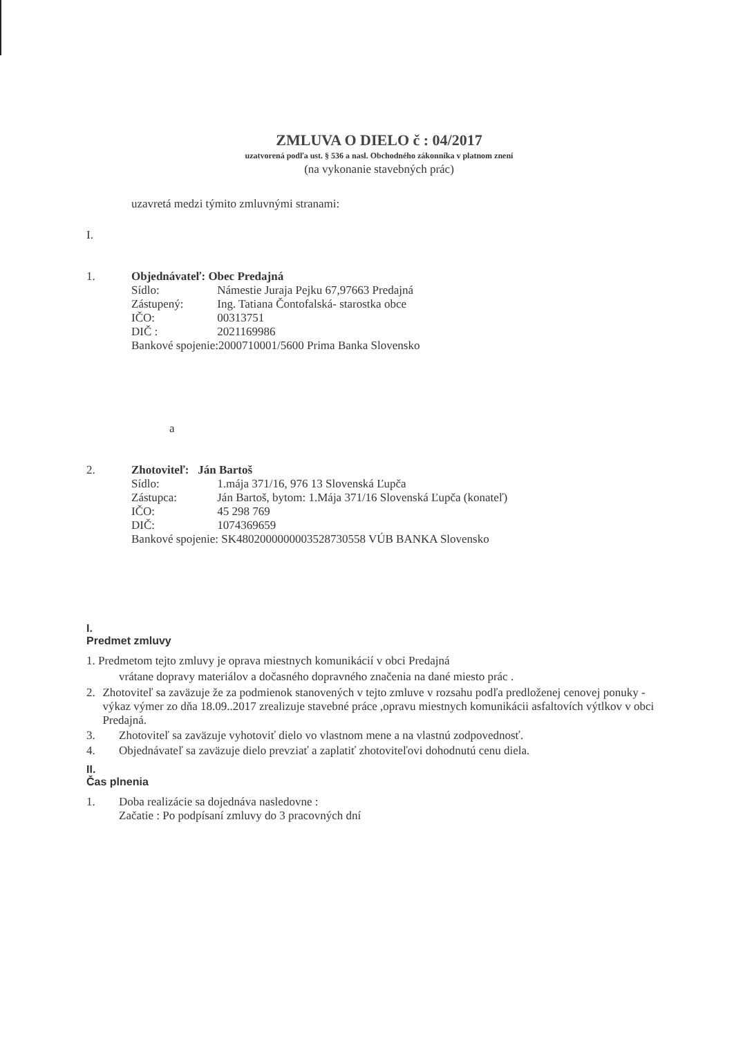ZMLUVA O DIELO č : 04/2017
uzatvorená podľa ust. § 536 a nasl. Obchodného zákonníka v platnom znení
(na vykonanie stavebných prác)
uzavretá medzi týmito zmluvnými stranami:
I.
1. Objednávateľ: Obec Predajná
Sídlo: Námestie Juraja Pejku 67,97663 Predajná
Zástupený: Ing. Tatiana Čontofalská- starostka obce
IČO: 00313751
DIČ : 2021169986
Bankové spojenie:2000710001/5600 Prima Banka Slovensko
a
2. Zhotoviteľ: Ján Bartoš
Sídlo: 1.mája 371/16, 976 13 Slovenská Ľupča
Zástupca: Ján Bartoš, bytom: 1.Mája 371/16 Slovenská Ľupča (konateľ)
IČO: 45 298 769
DIČ: 1074369659
Bankové spojenie: SK4802000000003528730558 VÚB BANKA Slovensko
I.
Predmet zmluvy
1. Predmetom tejto zmluvy je oprava miestnych komunikácií v obci Predajná
vrátane dopravy materiálov a dočasného dopravného značenia na dané miesto prác .
2. Zhotoviteľ sa zaväzuje že za podmienok stanovených v tejto zmluve v rozsahu podľa predloženej cenovej ponuky - výkaz výmer zo dňa 18.09..2017 zrealizuje stavebné práce ,opravu miestnych komunikácii asfaltovích výtlkov v obci Predajná.
3. Zhotoviteľ sa zaväzuje vyhotoviť dielo vo vlastnom mene a na vlastnú zodpovednosť.
4. Objednávateľ sa zaväzuje dielo prevziať a zaplatiť zhotoviteľovi dohodnutú cenu diela.
II.
Čas plnenia
1. Doba realizácie sa dojednáva nasledovne :
Začatie : Po podpísaní zmluvy do 3 pracovných dní